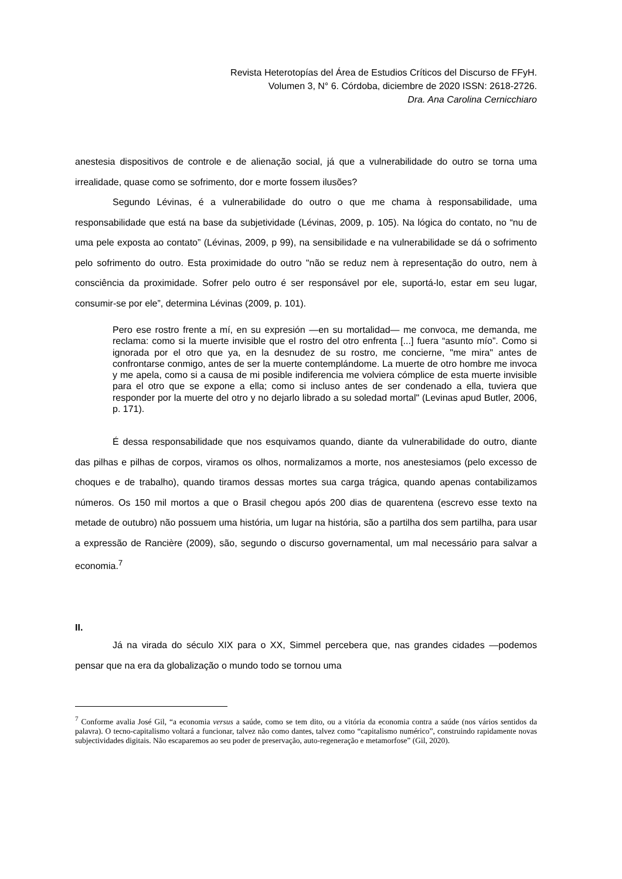Revista Heterotopías del Área de Estudios Críticos del Discurso de FFyH.
Volumen 3, N° 6. Córdoba, diciembre de 2020 ISSN: 2618-2726.
Dra. Ana Carolina Cernicchiaro
anestesia dispositivos de controle e de alienação social, já que a vulnerabilidade do outro se torna uma irrealidade, quase como se sofrimento, dor e morte fossem ilusões?
Segundo Lévinas, é a vulnerabilidade do outro o que me chama à responsabilidade, uma responsabilidade que está na base da subjetividade (Lévinas, 2009, p. 105). Na lógica do contato, no “nu de uma pele exposta ao contato” (Lévinas, 2009, p 99), na sensibilidade e na vulnerabilidade se dá o sofrimento pelo sofrimento do outro. Esta proximidade do outro "não se reduz nem à representação do outro, nem à consciência da proximidade. Sofrer pelo outro é ser responsável por ele, suportá-lo, estar em seu lugar, consumir-se por ele”, determina Lévinas (2009, p. 101).
Pero ese rostro frente a mí, en su expresión —en su mortalidad— me convoca, me demanda, me reclama: como si la muerte invisible que el rostro del otro enfrenta [...] fuera “asunto mío”. Como si ignorada por el otro que ya, en la desnudez de su rostro, me concierne, "me mira" antes de confrontarse conmigo, antes de ser la muerte contemplándome. La muerte de otro hombre me invoca y me apela, como si a causa de mi posible indiferencia me volviera cómplice de esta muerte invisible para el otro que se expone a ella; como si incluso antes de ser condenado a ella, tuviera que responder por la muerte del otro y no dejarlo librado a su soledad mortal" (Levinas apud Butler, 2006, p. 171).
É dessa responsabilidade que nos esquivamos quando, diante da vulnerabilidade do outro, diante das pilhas e pilhas de corpos, viramos os olhos, normalizamos a morte, nos anestesiamos (pelo excesso de choques e de trabalho), quando tiramos dessas mortes sua carga trágica, quando apenas contabilizamos números. Os 150 mil mortos a que o Brasil chegou após 200 dias de quarentena (escrevo esse texto na metade de outubro) não possuem uma história, um lugar na história, são a partilha dos sem partilha, para usar a expressão de Rancière (2009), são, segundo o discurso governamental, um mal necessário para salvar a economia.<sup>7</sup>
II.
Já na virada do século XIX para o XX, Simmel percebera que, nas grandes cidades —podemos pensar que na era da globalização o mundo todo se tornou uma
<sup>7</sup> Conforme avalia José Gil, “a economia versus a saúde, como se tem dito, ou a vitória da economia contra a saúde (nos vários sentidos da palavra). O tecno-capitalismo voltará a funcionar, talvez não como dantes, talvez como “capitalismo numérico”, construindo rapidamente novas subjectividades digitais. Não escaparemos ao seu poder de preservação, auto-regeneração e metamorfose” (Gil, 2020).